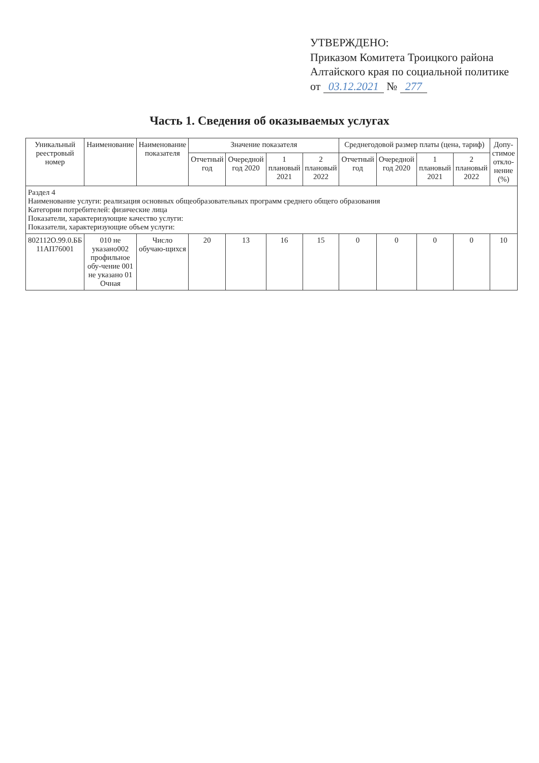УТВЕРЖДЕНО:
Приказом Комитета Троицкого района Алтайского края по социальной политике
от 03.12.2021 № 277
Часть 1. Сведения об оказываемых услугах
| Уникальный реестровый номер | Наименование | Наименование показателя | Значение показателя | | | | Среднегодовой размер платы (цена, тариф) | | | | Допу-стимое откло-нение (%) |
| --- | --- | --- | --- | --- | --- | --- | --- | --- | --- | --- | --- |
| | | | Отчетный год | Очередной год 2020 | 1 плановый 2021 | 2 плановый 2022 | Отчетный год | Очередной год 2020 | 1 плановый 2021 | 2 плановый 2022 | |
| Раздел 4 Наименование услуги: реализация основных общеобразовательных программ среднего общего образования Категории потребителей: физические лица Показатели, характеризующие качество услуги: Показатели, характеризующие объем услуги: | | | | | | | | | | | |
| 802112О.99.0.ББ 11АП76001 | 010 не указано002 профильное обу-чение 001 не указано 01 Очная | Число обучаю-щихся | 20 | 13 | 16 | 15 | 0 | 0 | 0 | 0 | 10 |